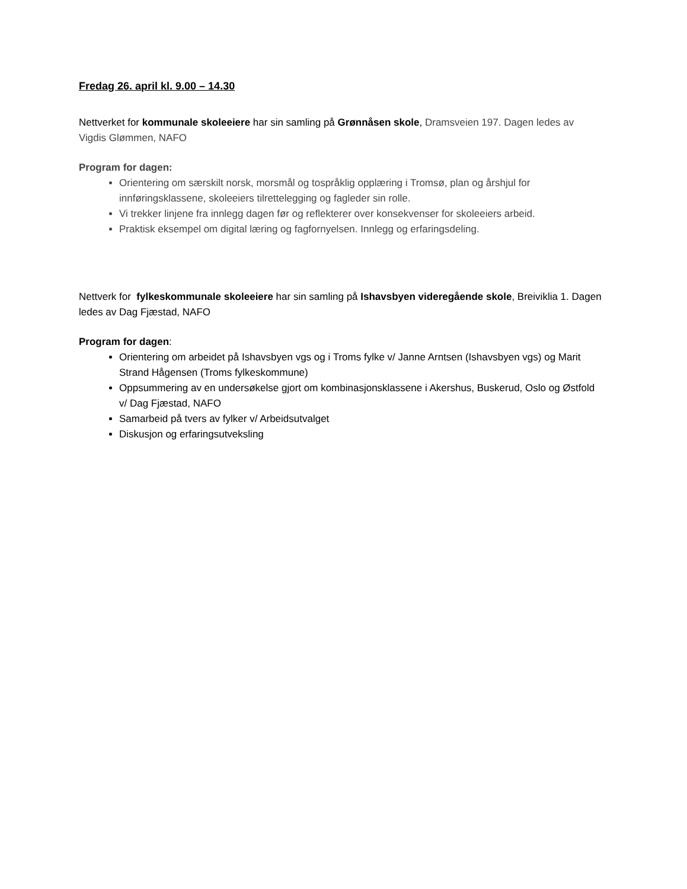Fredag 26. april kl. 9.00 – 14.30
Nettverket for kommunale skoleeiere har sin samling på Grønnåsen skole, Dramsveien 197. Dagen ledes av Vigdis Glømmen, NAFO
Program for dagen:
Orientering om særskilt norsk, morsmål og tospråklig opplæring i Tromsø, plan og årshjul for innføringsklassene, skoleeiers tilrettelegging og fagleder sin rolle.
Vi trekker linjene fra innlegg dagen før og reflekterer over konsekvenser for skoleeiers arbeid.
Praktisk eksempel om digital læring og fagfornyelsen. Innlegg og erfaringsdeling.
Nettverk for fylkeskommunale skoleeiere har sin samling på Ishavsbyen videregående skole, Breiviklia 1. Dagen ledes av Dag Fjæstad, NAFO
Program for dagen:
Orientering om arbeidet på Ishavsbyen vgs og i Troms fylke v/ Janne Arntsen (Ishavsbyen vgs) og Marit Strand Hågensen (Troms fylkeskommune)
Oppsummering av en undersøkelse gjort om kombinasjonsklassene i Akershus, Buskerud, Oslo og Østfold v/ Dag Fjæstad, NAFO
Samarbeid på tvers av fylker v/ Arbeidsutvalget
Diskusjon og erfaringsutveksling